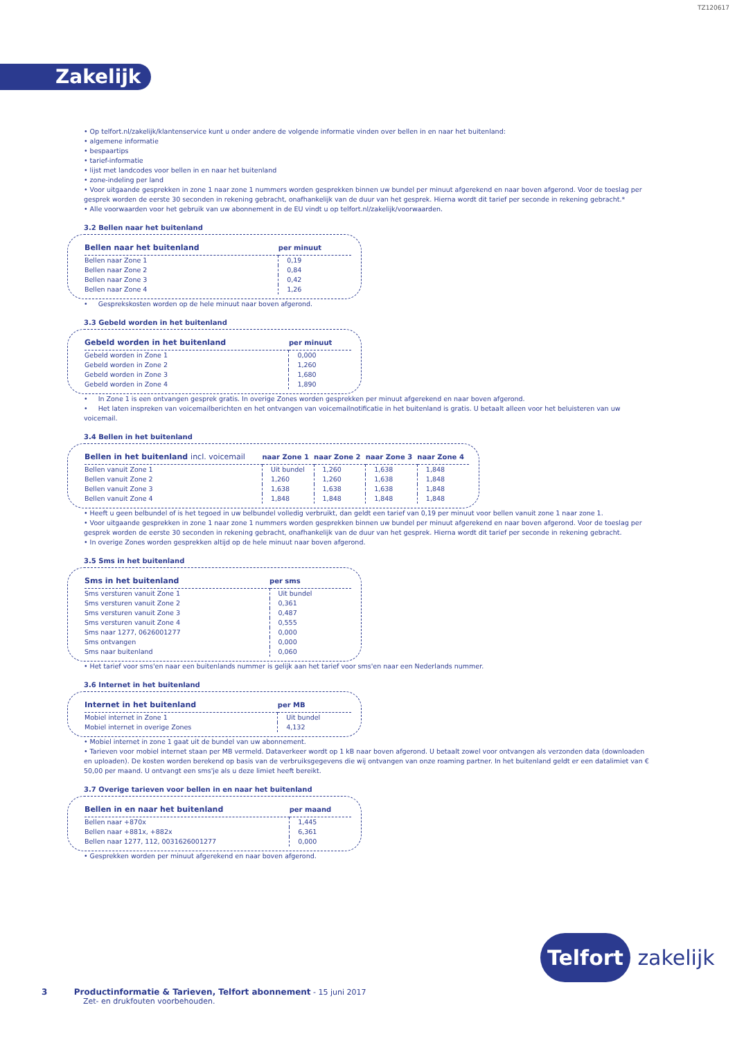TZ120617
Zakelijk
• Op telfort.nl/zakelijk/klantenservice kunt u onder andere de volgende informatie vinden over bellen in en naar het buitenland:
• algemene informatie
• bespaartips
• tarief-informatie
• lijst met landcodes voor bellen in en naar het buitenland
• zone-indeling per land
• Voor uitgaande gesprekken in zone 1 naar zone 1 nummers worden gesprekken binnen uw bundel per minuut afgerekend en naar boven afgerond. Voor de toeslag per gesprek worden de eerste 30 seconden in rekening gebracht, onafhankelijk van de duur van het gesprek. Hierna wordt dit tarief per seconde in rekening gebracht.*
• Alle voorwaarden voor het gebruik van uw abonnement in de EU vindt u op telfort.nl/zakelijk/voorwaarden.
3.2 Bellen naar het buitenland
| Bellen naar het buitenland | per minuut |
| --- | --- |
| Bellen naar Zone 1 | 0,19 |
| Bellen naar Zone 2 | 0,84 |
| Bellen naar Zone 3 | 0,42 |
| Bellen naar Zone 4 | 1,26 |
• Gesprekskosten worden op de hele minuut naar boven afgerond.
3.3 Gebeld worden in het buitenland
| Gebeld worden in het buitenland | per minuut |
| --- | --- |
| Gebeld worden in Zone 1 | 0,000 |
| Gebeld worden in Zone 2 | 1,260 |
| Gebeld worden in Zone 3 | 1,680 |
| Gebeld worden in Zone 4 | 1,890 |
• In Zone 1 is een ontvangen gesprek gratis. In overige Zones worden gesprekken per minuut afgerekend en naar boven afgerond.
• Het laten inspreken van voicemailberichten en het ontvangen van voicemailnotificatie in het buitenland is gratis. U betaalt alleen voor het beluisteren van uw voicemail.
3.4 Bellen in het buitenland
| Bellen in het buitenland incl. voicemail | naar Zone 1 | naar Zone 2 | naar Zone 3 | naar Zone 4 |
| --- | --- | --- | --- | --- |
| Bellen vanuit Zone 1 | Uit bundel | 1,260 | 1,638 | 1,848 |
| Bellen vanuit Zone 2 | 1,260 | 1,260 | 1,638 | 1,848 |
| Bellen vanuit Zone 3 | 1,638 | 1,638 | 1,638 | 1,848 |
| Bellen vanuit Zone 4 | 1,848 | 1,848 | 1,848 | 1,848 |
• Heeft u geen belbundel of is het tegoed in uw belbundel volledig verbruikt, dan geldt een tarief van 0,19 per minuut voor bellen vanuit zone 1 naar zone 1.
• Voor uitgaande gesprekken in zone 1 naar zone 1 nummers worden gesprekken binnen uw bundel per minuut afgerekend en naar boven afgerond. Voor de toeslag per gesprek worden de eerste 30 seconden in rekening gebracht, onafhankelijk van de duur van het gesprek. Hierna wordt dit tarief per seconde in rekening gebracht.
• In overige Zones worden gesprekken altijd op de hele minuut naar boven afgerond.
3.5 Sms in het buitenland
| Sms in het buitenland | per sms |
| --- | --- |
| Sms versturen vanuit Zone 1 | Uit bundel |
| Sms versturen vanuit Zone 2 | 0,361 |
| Sms versturen vanuit Zone 3 | 0,487 |
| Sms versturen vanuit Zone 4 | 0,555 |
| Sms naar 1277, 0626001277 | 0,000 |
| Sms ontvangen | 0,000 |
| Sms naar buitenland | 0,060 |
• Het tarief voor sms'en naar een buitenlands nummer is gelijk aan het tarief voor sms'en naar een Nederlands nummer.
3.6 Internet in het buitenland
| Internet in het buitenland | per MB |
| --- | --- |
| Mobiel internet in Zone 1 | Uit bundel |
| Mobiel internet in overige Zones | 4,132 |
• Mobiel internet in zone 1 gaat uit de bundel van uw abonnement.
• Tarieven voor mobiel internet staan per MB vermeld. Dataverkeer wordt op 1 kB naar boven afgerond. U betaalt zowel voor ontvangen als verzonden data (downloaden en uploaden). De kosten worden berekend op basis van de verbruiksgegevens die wij ontvangen van onze roaming partner. In het buitenland geldt er een datalimiet van € 50,00 per maand. U ontvangt een sms'je als u deze limiet heeft bereikt.
3.7 Overige tarieven voor bellen in en naar het buitenland
| Bellen in en naar het buitenland | per maand |
| --- | --- |
| Bellen naar +870x | 1,445 |
| Bellen naar +881x, +882x | 6,361 |
| Bellen naar 1277, 112, 0031626001277 | 0,000 |
• Gesprekken worden per minuut afgerekend en naar boven afgerond.
Telfort zakelijk
3 Productinformatie & Tarieven, Telfort abonnement - 15 juni 2017
Zet- en drukfouten voorbehouden.